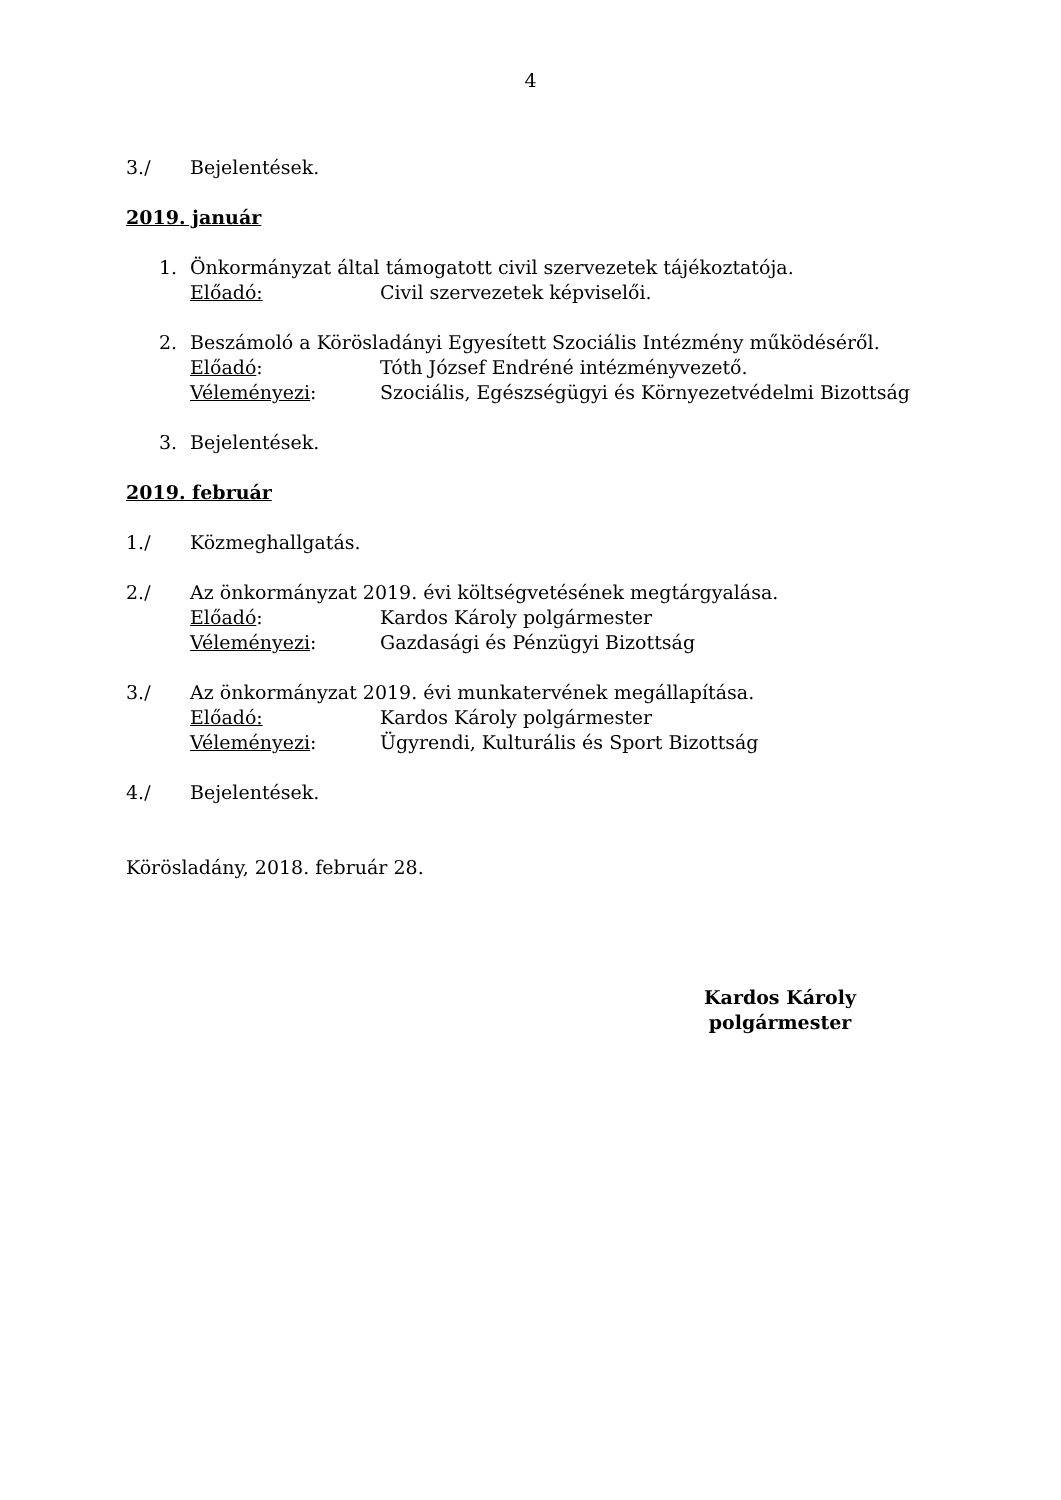4
3./ Bejelentések.
2019. január
1. Önkormányzat által támogatott civil szervezetek tájékoztatója.
Előadó: Civil szervezetek képviselői.
2. Beszámoló a Körösladányi Egyesített Szociális Intézmény működéséről.
Előadó: Tóth József Endréné intézményvezető.
Véleményezi: Szociális, Egészségügyi és Környezetvédelmi Bizottság
3. Bejelentések.
2019. február
1./ Közmeghallgatás.
2./ Az önkormányzat 2019. évi költségvetésének megtárgyalása.
Előadó: Kardos Károly polgármester
Véleményezi: Gazdasági és Pénzügyi Bizottság
3./ Az önkormányzat 2019. évi munkatervének megállapítása.
Előadó: Kardos Károly polgármester
Véleményezi: Ügyrendi, Kulturális és Sport Bizottság
4./ Bejelentések.
Körösladány, 2018. február 28.
Kardos Károly
polgármester